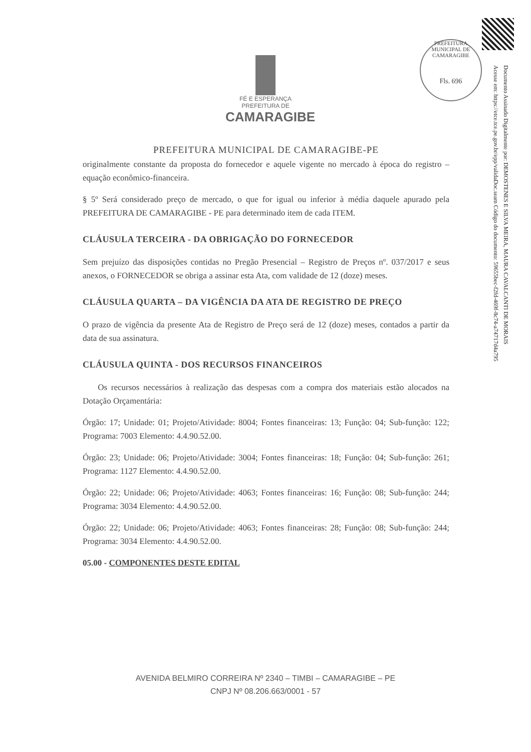PREFEITURA MUNICIPAL DE CAMARAGIBE
Fls. 696
Documento Assinado Digitalmente por: DEMOSTENES E SILVA MEIRA, MAURA CAVALCANTI DE MORAIS
Acesse em: https://etce.tce.pe.gov.br/epp/validaDoc.seam Código do documento: 59655bec-f2fd-469f-8c74-a74717d4a795
FÉ E ESPERANÇA
PREFEITURA DE
CAMARAGIBE
PREFEITURA MUNICIPAL DE CAMARAGIBE-PE
originalmente constante da proposta do fornecedor e aquele vigente no mercado à época do registro – equação econômico-financeira.
§ 5º Será considerado preço de mercado, o que for igual ou inferior à média daquele apurado pela PREFEITURA DE CAMARAGIBE - PE para determinado item de cada ITEM.
CLÁUSULA TERCEIRA - DA OBRIGAÇÃO DO FORNECEDOR
Sem prejuízo das disposições contidas no Pregão Presencial – Registro de Preços nº. 037/2017 e seus anexos, o FORNECEDOR se obriga a assinar esta Ata, com validade de 12 (doze) meses.
CLÁUSULA QUARTA – DA VIGÊNCIA DA ATA DE REGISTRO DE PREÇO
O prazo de vigência da presente Ata de Registro de Preço será de 12 (doze) meses, contados a partir da data de sua assinatura.
CLÁUSULA QUINTA - DOS RECURSOS FINANCEIROS
Os recursos necessários à realização das despesas com a compra dos materiais estão alocados na Dotação Orçamentária:
Órgão: 17; Unidade: 01; Projeto/Atividade: 8004; Fontes financeiras: 13; Função: 04; Sub-função: 122; Programa: 7003 Elemento: 4.4.90.52.00.
Órgão: 23; Unidade: 06; Projeto/Atividade: 3004; Fontes financeiras: 18; Função: 04; Sub-função: 261; Programa: 1127 Elemento: 4.4.90.52.00.
Órgão: 22; Unidade: 06; Projeto/Atividade: 4063; Fontes financeiras: 16; Função: 08; Sub-função: 244; Programa: 3034 Elemento: 4.4.90.52.00.
Órgão: 22; Unidade: 06; Projeto/Atividade: 4063; Fontes financeiras: 28; Função: 08; Sub-função: 244; Programa: 3034 Elemento: 4.4.90.52.00.
05.00 - COMPONENTES DESTE EDITAL
AVENIDA BELMIRO CORREIRA Nº 2340 – TIMBI – CAMARAGIBE – PE
CNPJ Nº 08.206.663/0001 - 57